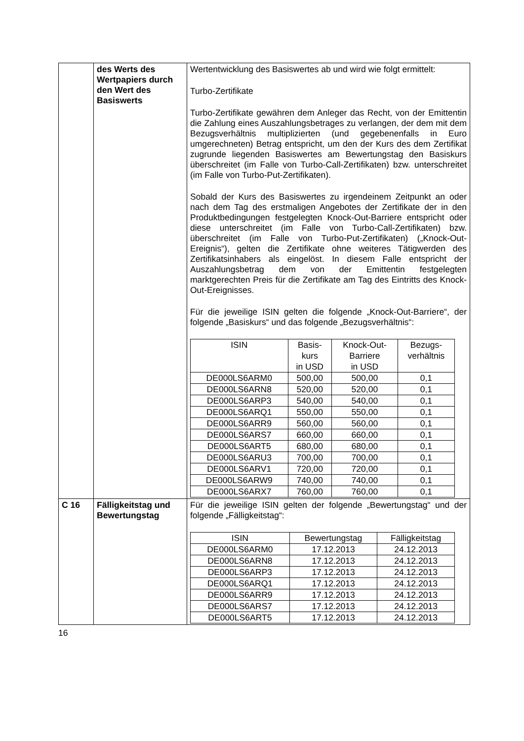| | des Werts des Wertpapiers durch den Wert des Basiswerts | Wertentwicklung des Basiswertes ab und wird wie folgt ermittelt: Turbo-Zertifikate Turbo-Zertifikate gewähren dem Anleger das Recht, von der Emittentin die Zahlung eines Auszahlungsbetrages zu verlangen, der dem mit dem Bezugsverhältnis multiplizierten (und gegebenenfalls in Euro umgerechneten) Betrag entspricht, um den der Kurs des dem Zertifikat zugrunde liegenden Basiswertes am Bewertungstag den Basiskurs überschreitet (im Falle von Turbo-Call-Zertifikaten) bzw. unterschreitet (im Falle von Turbo-Put-Zertifikaten). Sobald der Kurs des Basiswertes zu irgendeinem Zeitpunkt an oder nach dem Tag des erstmaligen Angebotes der Zertifikate der in den Produktbedingungen festgelegten Knock-Out-Barriere entspricht oder diese unterschreitet (im Falle von Turbo-Call-Zertifikaten) bzw. überschreitet (im Falle von Turbo-Put-Zertifikaten) („Knock-Out-Ereignis“), gelten die Zertifikate ohne weiteres Tätigwerden des Zertifikatsinhabers als eingelöst. In diesem Falle entspricht der Auszahlungsbetrag dem von der Emittentin festgelegten marktgerechten Preis für die Zertifikate am Tag des Eintritts des Knock-Out-Ereignisses. Für die jeweilige ISIN gelten die folgende „Knock-Out-Barriere“, der folgende „Basiskurs“ und das folgende „Bezugsverhältnis“: / ISIN / Basis- kurs in USD / Knock-Out- Barriere in USD / Bezugs- verhältnis / / --- / --- / --- / --- / / DE000LS6ARM0 / 500,00 / 500,00 / 0,1 / / DE000LS6ARN8 / 520,00 / 520,00 / 0,1 / / DE000LS6ARP3 / 540,00 / 540,00 / 0,1 / / DE000LS6ARQ1 / 550,00 / 550,00 / 0,1 / / DE000LS6ARR9 / 560,00 / 560,00 / 0,1 / / DE000LS6ARS7 / 660,00 / 660,00 / 0,1 / / DE000LS6ART5 / 680,00 / 680,00 / 0,1 / / DE000LS6ARU3 / 700,00 / 700,00 / 0,1 / / DE000LS6ARV1 / 720,00 / 720,00 / 0,1 / / DE000LS6ARW9 / 740,00 / 740,00 / 0,1 / / DE000LS6ARX7 / 760,00 / 760,00 / 0,1 / |
| C 16 | Fälligkeitstag und Bewertungstag | Für die jeweilige ISIN gelten der folgende „Bewertungstag“ und der folgende „Fälligkeitstag“: / ISIN / Bewertungstag / Fälligkeitstag / / --- / --- / --- / / DE000LS6ARM0 / 17.12.2013 / 24.12.2013 / / DE000LS6ARN8 / 17.12.2013 / 24.12.2013 / / DE000LS6ARP3 / 17.12.2013 / 24.12.2013 / / DE000LS6ARQ1 / 17.12.2013 / 24.12.2013 / / DE000LS6ARR9 / 17.12.2013 / 24.12.2013 / / DE000LS6ARS7 / 17.12.2013 / 24.12.2013 / / DE000LS6ART5 / 17.12.2013 / 24.12.2013 / |
16